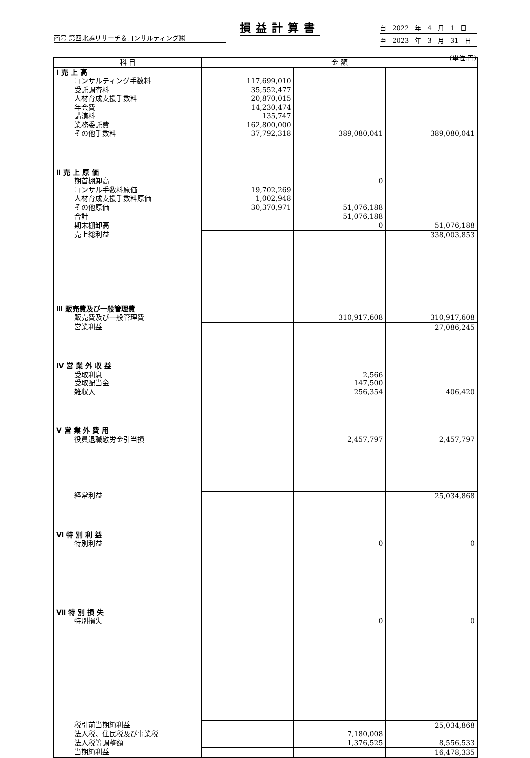損益計算書
商号 第四北越リサーチ＆コンサルティング㈱
自 2022 年 4 月 1 日
至 2023 年 3 月 31 日
(単位:円)
| 科 目 | 金 額 | | |
| --- | --- | --- | --- |
| Ⅰ 売 上 高 | | | |
| コンサルティング手数料 | 117,699,010 | | |
| 受託調査料 | 35,552,477 | | |
| 人材育成支援手数料 | 20,870,015 | | |
| 年会費 | 14,230,474 | | |
| 講演料 | 135,747 | | |
| 業務委託費 | 162,800,000 | | |
| その他手数料 | 37,792,318 | 389,080,041 | 389,080,041 |
| Ⅱ 売 上 原 価 | | | |
| 期首棚卸高 | | 0 | |
| コンサル手数料原価 | 19,702,269 | | |
| 人材育成支援手数料原価 | 1,002,948 | | |
| その他原価 | 30,370,971 | 51,076,188 | |
| 合計 | | 51,076,188 | |
| 期末棚卸高 | | 0 | 51,076,188 |
| 売上総利益 | | | 338,003,853 |
| Ⅲ 販売費及び一般管理費 | | | |
| 販売費及び一般管理費 | | 310,917,608 | 310,917,608 |
| 営業利益 | | | 27,086,245 |
| Ⅳ 営 業 外 収 益 | | | |
| 受取利息 | | 2,566 | |
| 受取配当金 | | 147,500 | |
| 雑収入 | | 256,354 | 406,420 |
| Ⅴ 営 業 外 費 用 | | | |
| 役員退職慰労金引当損 | | 2,457,797 | 2,457,797 |
| 経常利益 | | | 25,034,868 |
| Ⅵ 特 別 利 益 | | | |
| 特別利益 | | 0 | 0 |
| Ⅶ 特 別 損 失 | | | |
| 特別損失 | | 0 | 0 |
| 税引前当期純利益 | | | 25,034,868 |
| 法人税、住民税及び事業税 | | 7,180,008 | |
| 法人税等調整額 | | 1,376,525 | 8,556,533 |
| 当期純利益 | | | 16,478,335 |